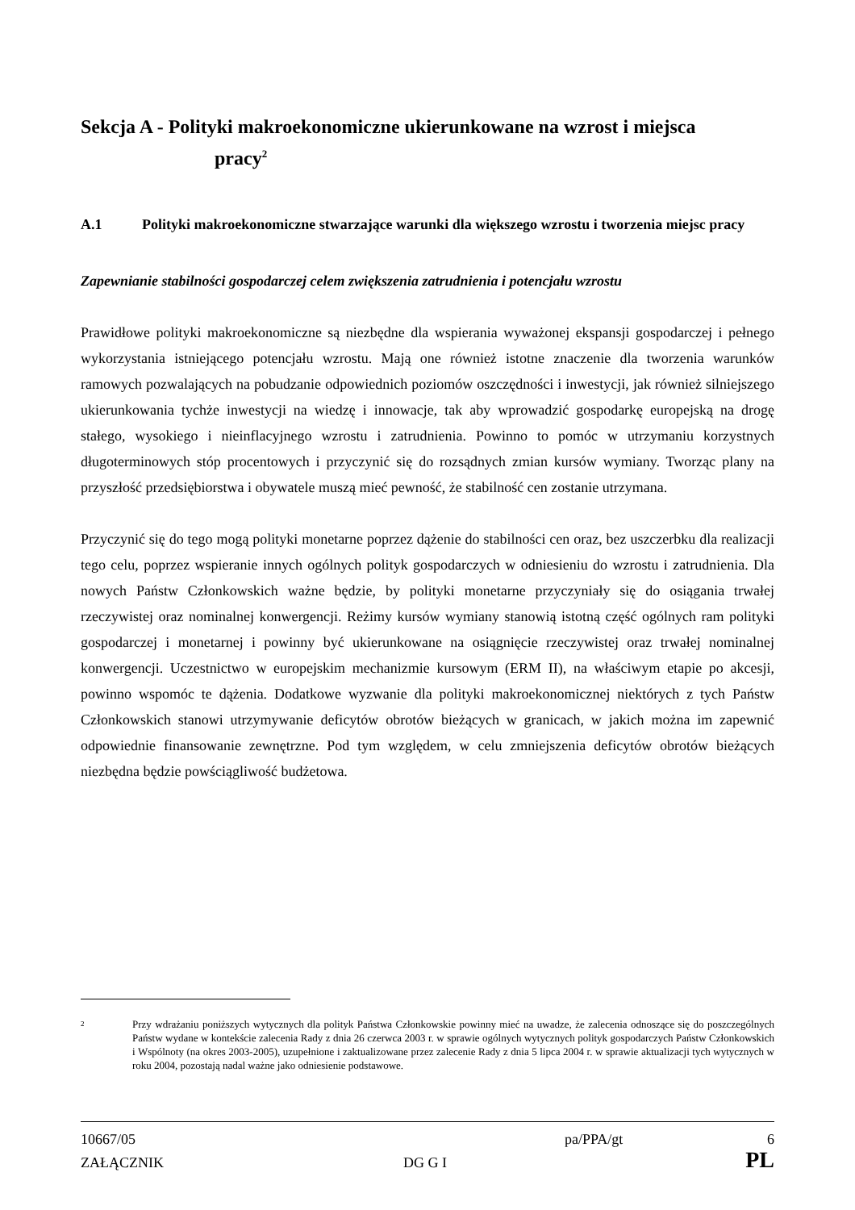Sekcja A - Polityki makroekonomiczne ukierunkowane na wzrost i miejsca
pracy<sup>2</sup>
A.1 Polityki makroekonomiczne stwarzające warunki dla większego wzrostu i tworzenia miejsc pracy
Zapewnianie stabilności gospodarczej celem zwiększenia zatrudnienia i potencjału wzrostu
Prawidłowe polityki makroekonomiczne są niezbędne dla wspierania wyważonej ekspansji gospodarczej i pełnego wykorzystania istniejącego potencjału wzrostu. Mają one również istotne znaczenie dla tworzenia warunków ramowych pozwalających na pobudzanie odpowiednich poziomów oszczędności i inwestycji, jak również silniejszego ukierunkowania tychże inwestycji na wiedzę i innowacje, tak aby wprowadzić gospodarkę europejską na drogę stałego, wysokiego i nieinflacyjnego wzrostu i zatrudnienia. Powinno to pomóc w utrzymaniu korzystnych długoterminowych stóp procentowych i przyczynić się do rozsądnych zmian kursów wymiany. Tworząc plany na przyszłość przedsiębiorstwa i obywatele muszą mieć pewność, że stabilność cen zostanie utrzymana.
Przyczynić się do tego mogą polityki monetarne poprzez dążenie do stabilności cen oraz, bez uszczerbku dla realizacji tego celu, poprzez wspieranie innych ogólnych polityk gospodarczych w odniesieniu do wzrostu i zatrudnienia. Dla nowych Państw Członkowskich ważne będzie, by polityki monetarne przyczyniały się do osiągania trwałej rzeczywistej oraz nominalnej konwergencji. Reżimy kursów wymiany stanowią istotną część ogólnych ram polityki gospodarczej i monetarnej i powinny być ukierunkowane na osiągnięcie rzeczywistej oraz trwałej nominalnej konwergencji. Uczestnictwo w europejskim mechanizmie kursowym (ERM II), na właściwym etapie po akcesji, powinno wspomóc te dążenia. Dodatkowe wyzwanie dla polityki makroekonomicznej niektórych z tych Państw Członkowskich stanowi utrzymywanie deficytów obrotów bieżących w granicach, w jakich można im zapewnić odpowiednie finansowanie zewnętrzne. Pod tym względem, w celu zmniejszenia deficytów obrotów bieżących niezbędna będzie powściągliwość budżetowa.
2 Przy wdrażaniu poniższych wytycznych dla polityk Państwa Członkowskie powinny mieć na uwadze, że zalecenia odnoszące się do poszczególnych Państw wydane w kontekście zalecenia Rady z dnia 26 czerwca 2003 r. w sprawie ogólnych wytycznych polityk gospodarczych Państw Członkowskich i Wspólnoty (na okres 2003-2005), uzupełnione i zaktualizowane przez zalecenie Rady z dnia 5 lipca 2004 r. w sprawie aktualizacji tych wytycznych w roku 2004, pozostają nadal ważne jako odniesienie podstawowe.
10667/05 pa/PPA/gt 6
ZAŁĄCZNIK DG G I PL